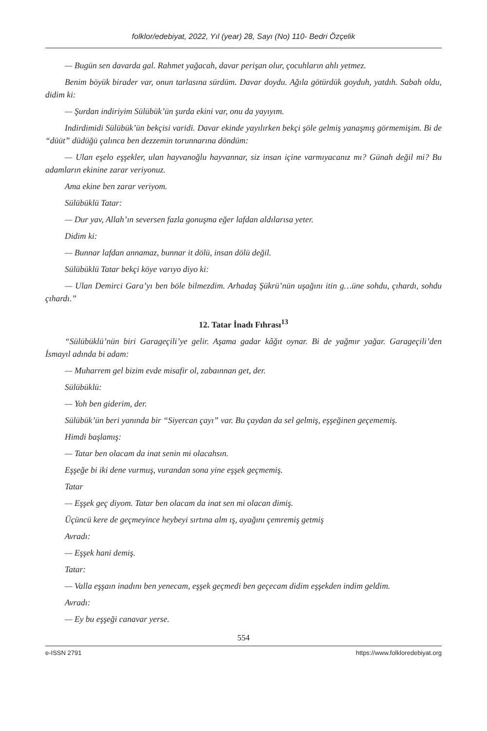folklor/edebiyat, 2022, Yıl (year) 28, Sayı (No) 110- Bedri Özçelik
— Bugün sen davarda gal. Rahmet yağacah, davar perişan olur, çocuhların ahlı yetmez.
Benim böyük birader var, onun tarlasına sürdüm. Davar doydu. Ağıla götürdük goyduh, yatdıh. Sabah oldu, didim ki:
— Şurdan indiriyim Sülübük’ün şurda ekini var, onu da yayıyım.
Indirdimidi Sülübük’ün bekçisi varidi. Davar ekinde yayılırken bekçi şöle gelmiş yanaşmış görmemişim. Bi de “düüt” düdüğü çalınca ben dezzemin torunnarına döndüm:
— Ulan eşelo eşşekler, ulan hayvanoğlu hayvannar, siz insan içine varmıyacanız mı? Günah değil mi? Bu adamların ekinine zarar veriyonuz.
Ama ekine ben zarar veriyom.
Sülübüklü Tatar:
— Dur yav, Allah’ın seversen fazla gonuşma eğer lafdan aldılarısa yeter.
Didim ki:
— Bunnar lafdan annamaz, bunnar it dölü, insan dölü değil.
Sülübüklü Tatar bekçi köye varıyo diyo ki:
— Ulan Demirci Gara’yı ben böle bilmezdim. Arhadaş Şükrü’nün uşağını itin g…üne sohdu, çıhardı, sohdu çıhardı.”
12. Tatar İnadı Fıhrası<sup>13</sup>
“Sülübüklü’nün biri Garageçili’ye gelir. Aşama gadar kâğıt oynar. Bi de yağmır yağar. Garageçili’den İsmayıl adında bi adam:
— Muharrem gel bizim evde misafir ol, zabaınnan get, der.
Sülübüklü:
— Yoh ben giderim, der.
Sülübük’ün beri yanında bir “Siyercan çayı” var. Bu çaydan da sel gelmiş, eşşeğinen geçememiş.
Himdi başlamış:
— Tatar ben olacam da inat senin mi olacahsın.
Eşşeğe bi iki dene vurmuş, vurandan sona yine eşşek geçmemiş.
Tatar
— Eşşek geç diyom. Tatar ben olacam da inat sen mi olacan dimiş.
Üçüncü kere de geçmeyince heybeyi sırtına alm ış, ayağını çemremiş getmiş
Avradı:
— Eşşek hani demiş.
Tatar:
— Valla eşşaın inadını ben yenecam, eşşek geçmedi ben geçecam didim eşşekden indim geldim.
Avradı:
— Ey bu eşşeği canavar yerse.
554
e-ISSN 2791 https://www.folkloredebiyat.org